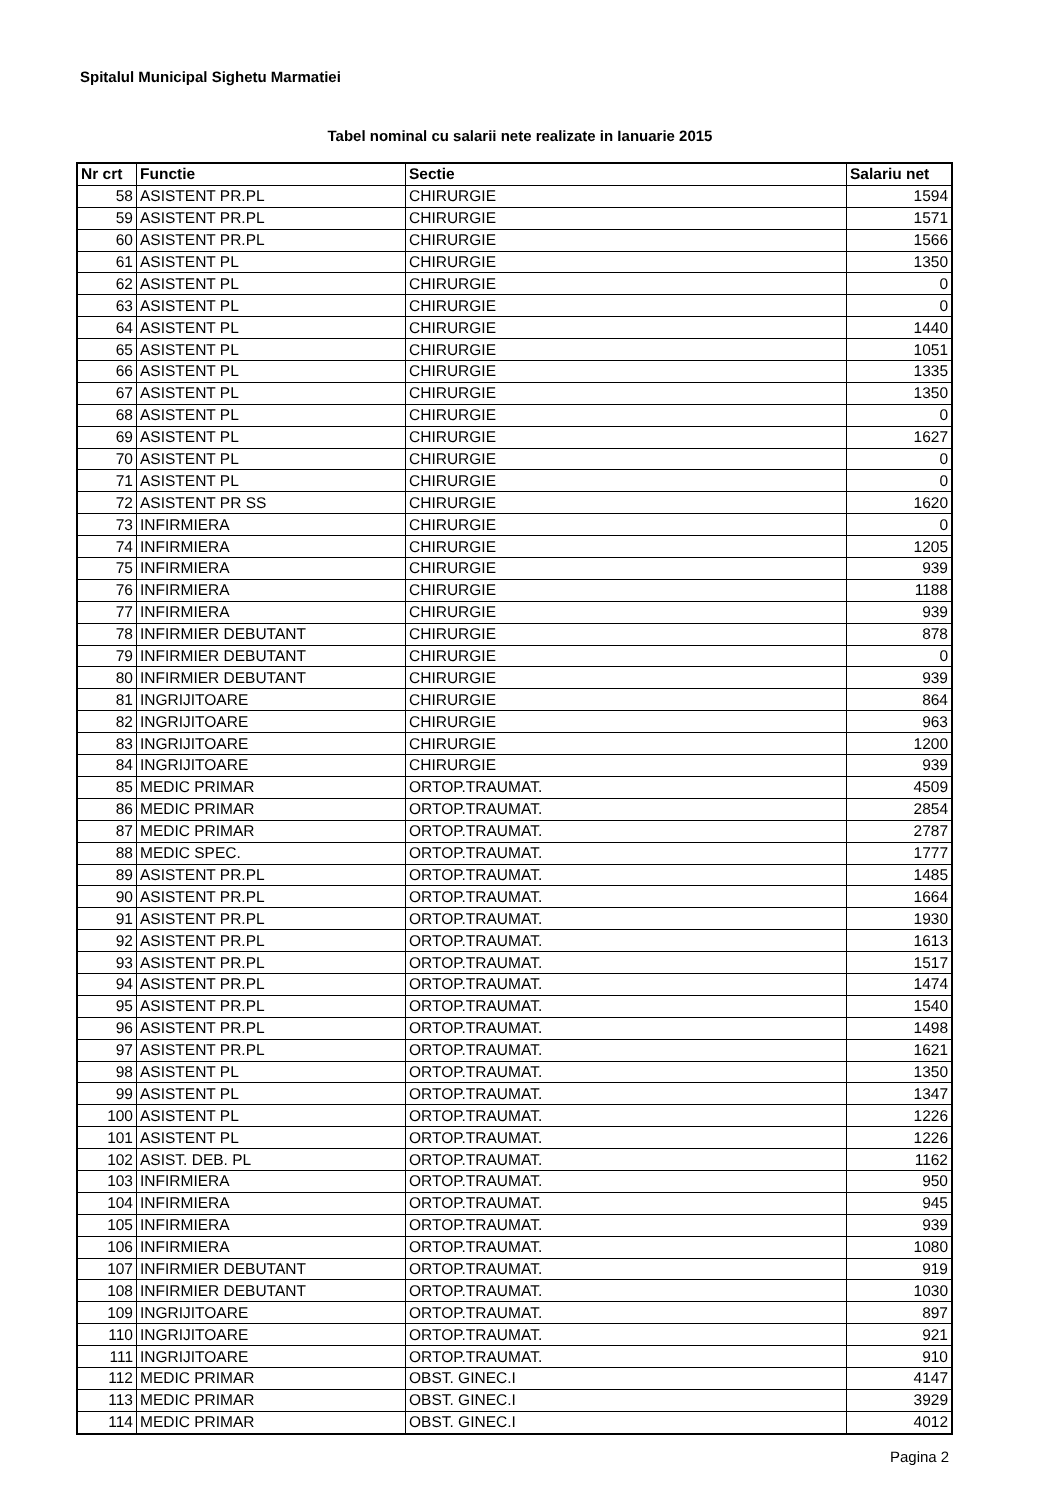Spitalul Municipal Sighetu Marmatiei
Tabel nominal cu salarii nete realizate in Ianuarie 2015
| Nr crt | Functie | Sectie | Salariu net |
| --- | --- | --- | --- |
| 58 | ASISTENT PR.PL | CHIRURGIE | 1594 |
| 59 | ASISTENT PR.PL | CHIRURGIE | 1571 |
| 60 | ASISTENT PR.PL | CHIRURGIE | 1566 |
| 61 | ASISTENT PL | CHIRURGIE | 1350 |
| 62 | ASISTENT PL | CHIRURGIE | 0 |
| 63 | ASISTENT PL | CHIRURGIE | 0 |
| 64 | ASISTENT PL | CHIRURGIE | 1440 |
| 65 | ASISTENT PL | CHIRURGIE | 1051 |
| 66 | ASISTENT PL | CHIRURGIE | 1335 |
| 67 | ASISTENT PL | CHIRURGIE | 1350 |
| 68 | ASISTENT PL | CHIRURGIE | 0 |
| 69 | ASISTENT PL | CHIRURGIE | 1627 |
| 70 | ASISTENT PL | CHIRURGIE | 0 |
| 71 | ASISTENT PL | CHIRURGIE | 0 |
| 72 | ASISTENT PR SS | CHIRURGIE | 1620 |
| 73 | INFIRMIERA | CHIRURGIE | 0 |
| 74 | INFIRMIERA | CHIRURGIE | 1205 |
| 75 | INFIRMIERA | CHIRURGIE | 939 |
| 76 | INFIRMIERA | CHIRURGIE | 1188 |
| 77 | INFIRMIERA | CHIRURGIE | 939 |
| 78 | INFIRMIER DEBUTANT | CHIRURGIE | 878 |
| 79 | INFIRMIER DEBUTANT | CHIRURGIE | 0 |
| 80 | INFIRMIER DEBUTANT | CHIRURGIE | 939 |
| 81 | INGRIJITOARE | CHIRURGIE | 864 |
| 82 | INGRIJITOARE | CHIRURGIE | 963 |
| 83 | INGRIJITOARE | CHIRURGIE | 1200 |
| 84 | INGRIJITOARE | CHIRURGIE | 939 |
| 85 | MEDIC PRIMAR | ORTOP.TRAUMAT. | 4509 |
| 86 | MEDIC PRIMAR | ORTOP.TRAUMAT. | 2854 |
| 87 | MEDIC PRIMAR | ORTOP.TRAUMAT. | 2787 |
| 88 | MEDIC SPEC. | ORTOP.TRAUMAT. | 1777 |
| 89 | ASISTENT PR.PL | ORTOP.TRAUMAT. | 1485 |
| 90 | ASISTENT PR.PL | ORTOP.TRAUMAT. | 1664 |
| 91 | ASISTENT PR.PL | ORTOP.TRAUMAT. | 1930 |
| 92 | ASISTENT PR.PL | ORTOP.TRAUMAT. | 1613 |
| 93 | ASISTENT PR.PL | ORTOP.TRAUMAT. | 1517 |
| 94 | ASISTENT PR.PL | ORTOP.TRAUMAT. | 1474 |
| 95 | ASISTENT PR.PL | ORTOP.TRAUMAT. | 1540 |
| 96 | ASISTENT PR.PL | ORTOP.TRAUMAT. | 1498 |
| 97 | ASISTENT PR.PL | ORTOP.TRAUMAT. | 1621 |
| 98 | ASISTENT PL | ORTOP.TRAUMAT. | 1350 |
| 99 | ASISTENT PL | ORTOP.TRAUMAT. | 1347 |
| 100 | ASISTENT PL | ORTOP.TRAUMAT. | 1226 |
| 101 | ASISTENT PL | ORTOP.TRAUMAT. | 1226 |
| 102 | ASIST. DEB. PL | ORTOP.TRAUMAT. | 1162 |
| 103 | INFIRMIERA | ORTOP.TRAUMAT. | 950 |
| 104 | INFIRMIERA | ORTOP.TRAUMAT. | 945 |
| 105 | INFIRMIERA | ORTOP.TRAUMAT. | 939 |
| 106 | INFIRMIERA | ORTOP.TRAUMAT. | 1080 |
| 107 | INFIRMIER DEBUTANT | ORTOP.TRAUMAT. | 919 |
| 108 | INFIRMIER DEBUTANT | ORTOP.TRAUMAT. | 1030 |
| 109 | INGRIJITOARE | ORTOP.TRAUMAT. | 897 |
| 110 | INGRIJITOARE | ORTOP.TRAUMAT. | 921 |
| 111 | INGRIJITOARE | ORTOP.TRAUMAT. | 910 |
| 112 | MEDIC PRIMAR | OBST. GINEC.I | 4147 |
| 113 | MEDIC PRIMAR | OBST. GINEC.I | 3929 |
| 114 | MEDIC PRIMAR | OBST. GINEC.I | 4012 |
Pagina 2